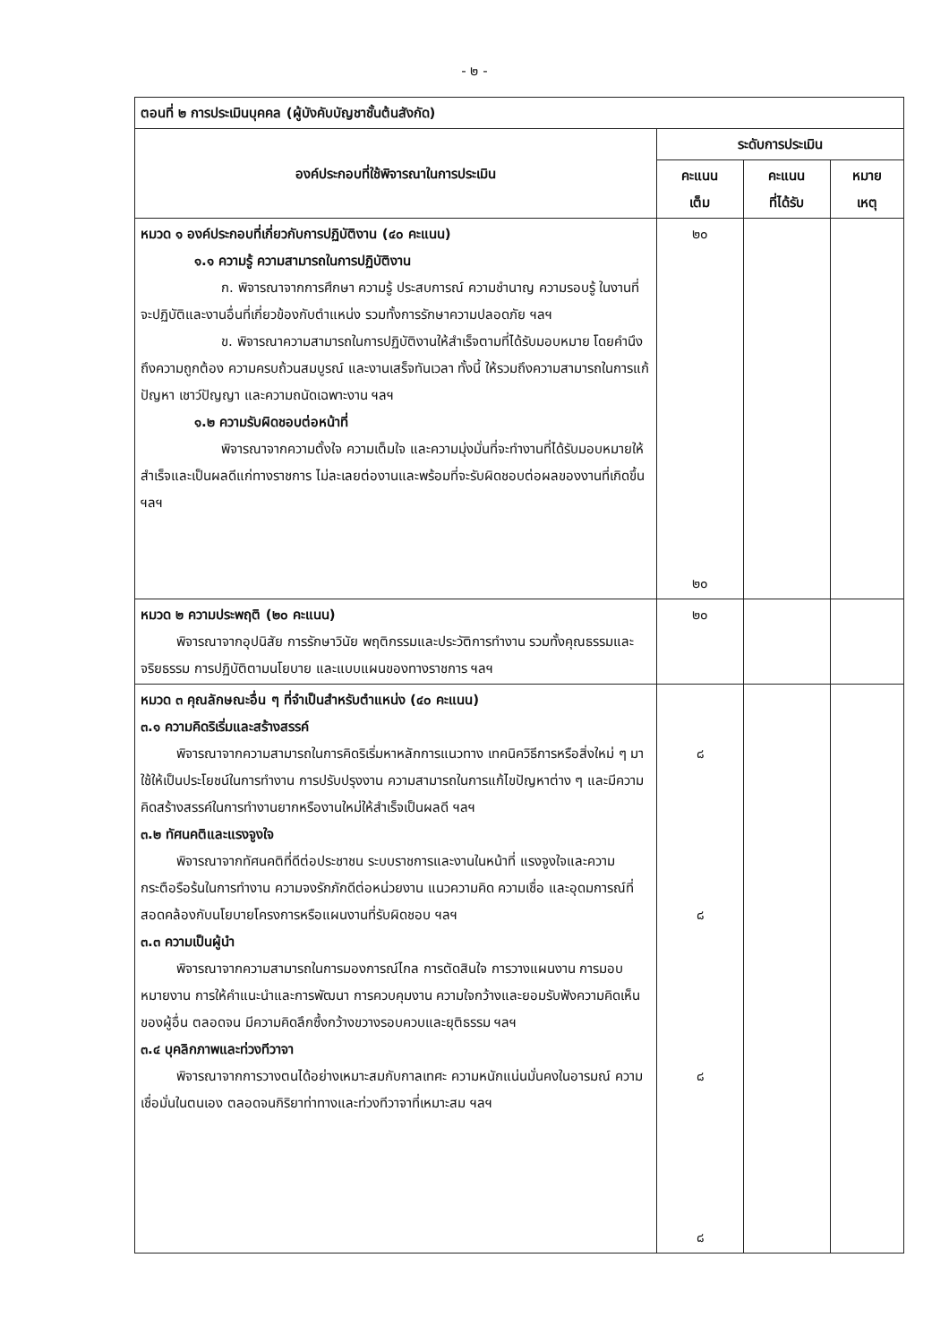- ๒ -
| ตอนที่ ๒ การประเมินบุคคล (ผู้บังคับบัญชาชั้นต้นสังกัด) | | | |
| องค์ประกอบที่ใช้พิจารณาในการประเมิน | ระดับการประเมิน | | |
| | คะแนน เต็ม | คะแนน ที่ได้รับ | หมาย เหตุ |
| หมวด ๑ องค์ประกอบที่เกี่ยวกับการปฏิบัติงาน (๔๐ คะแนน) ๑.๑ ความรู้ ความสามารถในการปฏิบัติงาน ก. พิจารณาจากการศึกษา ความรู้ ประสบการณ์ ความชำนาญ ความรอบรู้ ในงานที่จะปฏิบัติและงานอื่นที่เกี่ยวข้องกับตำแหน่ง รวมทั้งการรักษาความปลอดภัย ฯลฯ ข. พิจารณาความสามารถในการปฏิบัติงานให้สำเร็จตามที่ได้รับมอบหมาย โดยคำนึงถึงความถูกต้อง ความครบถ้วนสมบูรณ์ และงานเสร็จทันเวลา ทั้งนี้ ให้รวมถึงความสามารถในการแก้ปัญหา เชาว์ปัญญา และความถนัดเฉพาะงาน ฯลฯ ๑.๒ ความรับผิดชอบต่อหน้าที่ พิจารณาจากความตั้งใจ ความเต็มใจ และความมุ่งมั่นที่จะทำงานที่ได้รับมอบหมายให้สำเร็จและเป็นผลดีแก่ทางราชการ ไม่ละเลยต่องานและพร้อมที่จะรับผิดชอบต่อผลของงานที่เกิดขึ้น ฯลฯ | ๒๐ ๒๐ | | |
| หมวด ๒ ความประพฤติ (๒๐ คะแนน) พิจารณาจากอุปนิสัย การรักษาวินัย พฤติกรรมและประวัติการทำงาน รวมทั้งคุณธรรมและจริยธรรม การปฏิบัติตามนโยบาย และแบบแผนของทางราชการ ฯลฯ | ๒๐ | | |
| หมวด ๓ คุณลักษณะอื่น ๆ ที่จำเป็นสำหรับตำแหน่ง (๔๐ คะแนน) ๓.๑ ความคิดริเริ่มและสร้างสรรค์ พิจารณาจากความสามารถในการคิดริเริ่มหาหลักการแนวทาง เทคนิควิธีการหรือสิ่งใหม่ ๆ มาใช้ให้เป็นประโยชน์ในการทำงาน การปรับปรุงงาน ความสามารถในการแก้ไขปัญหาต่าง ๆ และมีความคิดสร้างสรรค์ในการทำงานยากหรืองานใหม่ให้สำเร็จเป็นผลดี ฯลฯ ๓.๒ ทัศนคติและแรงจูงใจ พิจารณาจากทัศนคติที่ดีต่อประชาชน ระบบราชการและงานในหน้าที่ แรงจูงใจและความกระตือรือร้นในการทำงาน ความจงรักภักดีต่อหน่วยงาน แนวความคิด ความเชื่อ และอุดมการณ์ที่สอดคล้องกับนโยบายโครงการหรือแผนงานที่รับผิดชอบ ฯลฯ ๓.๓ ความเป็นผู้นำ พิจารณาจากความสามารถในการมองการณ์ไกล การตัดสินใจ การวางแผนงาน การมอบหมายงาน การให้คำแนะนำและการพัฒนา การควบคุมงาน ความใจกว้างและยอมรับฟังความคิดเห็นของผู้อื่น ตลอดจน มีความคิดลึกซึ้งกว้างขวางรอบควบและยุติธรรม ฯลฯ ๓.๔ บุคลิกภาพและท่วงทีวาจา พิจารณาจากการวางตนได้อย่างเหมาะสมกับกาลเทศะ ความหนักแน่นมั่นคงในอารมณ์ ความเชื่อมั่นในตนเอง ตลอดจนกิริยาท่าทางและท่วงทีวาจาที่เหมาะสม ฯลฯ | ๘ ๘ ๘ ๘ | | |